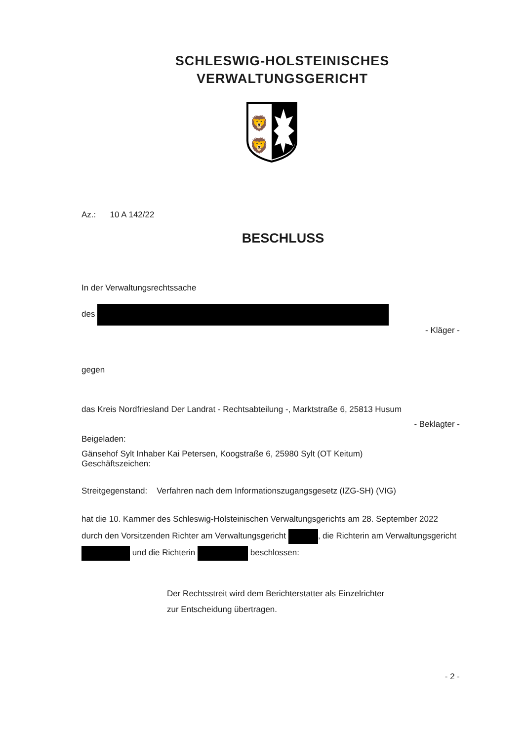SCHLESWIG-HOLSTEINISCHES
VERWALTUNGSGERICHT
🦁
🦁
Az.: 10 A 142/22
BESCHLUSS
In der Verwaltungsrechtssache
des
- Kläger -
gegen
das Kreis Nordfriesland Der Landrat - Rechtsabteilung -, Marktstraße 6, 25813 Husum
- Beklagter -
Beigeladen:
Gänsehof Sylt Inhaber Kai Petersen, Koogstraße 6, 25980 Sylt (OT Keitum)
Geschäftszeichen:
Streitgegenstand: Verfahren nach dem Informationszugangsgesetz (IZG-SH) (VIG)
hat die 10. Kammer des Schleswig-Holsteinischen Verwaltungsgerichts am 28. September 2022 durch den Vorsitzenden Richter am Verwaltungsgericht , die Richterin am Verwaltungsgericht und die Richterin beschlossen:
Der Rechtsstreit wird dem Berichterstatter als Einzelrichter
zur Entscheidung übertragen.
- 2 -